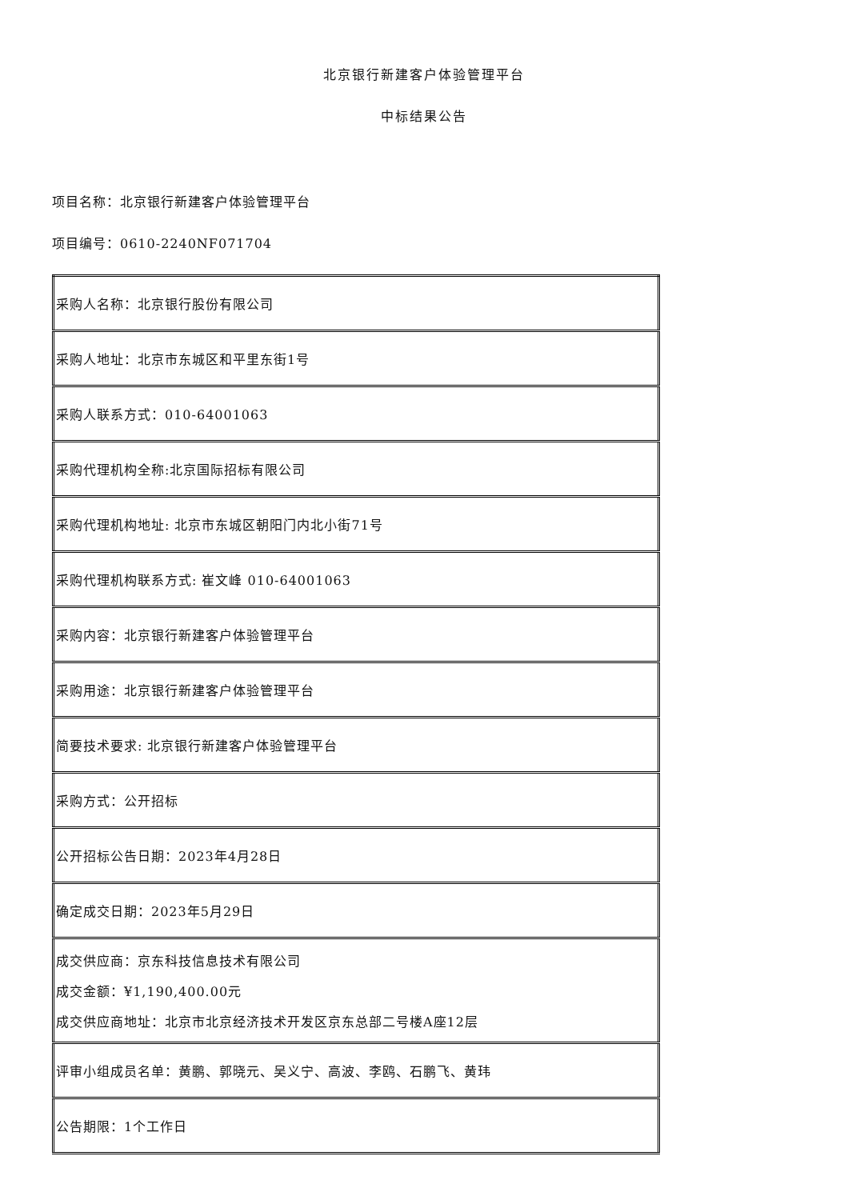北京银行新建客户体验管理平台
中标结果公告
项目名称：北京银行新建客户体验管理平台
项目编号：0610-2240NF071704
| 采购人名称：北京银行股份有限公司 |
| 采购人地址：北京市东城区和平里东街1号 |
| 采购人联系方式：010-64001063 |
| 采购代理机构全称:北京国际招标有限公司 |
| 采购代理机构地址: 北京市东城区朝阳门内北小街71号 |
| 采购代理机构联系方式: 崔文峰 010-64001063 |
| 采购内容：北京银行新建客户体验管理平台 |
| 采购用途：北京银行新建客户体验管理平台 |
| 简要技术要求: 北京银行新建客户体验管理平台 |
| 采购方式：公开招标 |
| 公开招标公告日期：2023年4月28日 |
| 确定成交日期：2023年5月29日 |
| 成交供应商：京东科技信息技术有限公司 成交金额：¥1,190,400.00元 成交供应商地址：北京市北京经济技术开发区京东总部二号楼A座12层 |
| 评审小组成员名单：黄鹏、郭晓元、吴义宁、高波、李鸥、石鹏飞、黄玮 |
| 公告期限：1个工作日 |